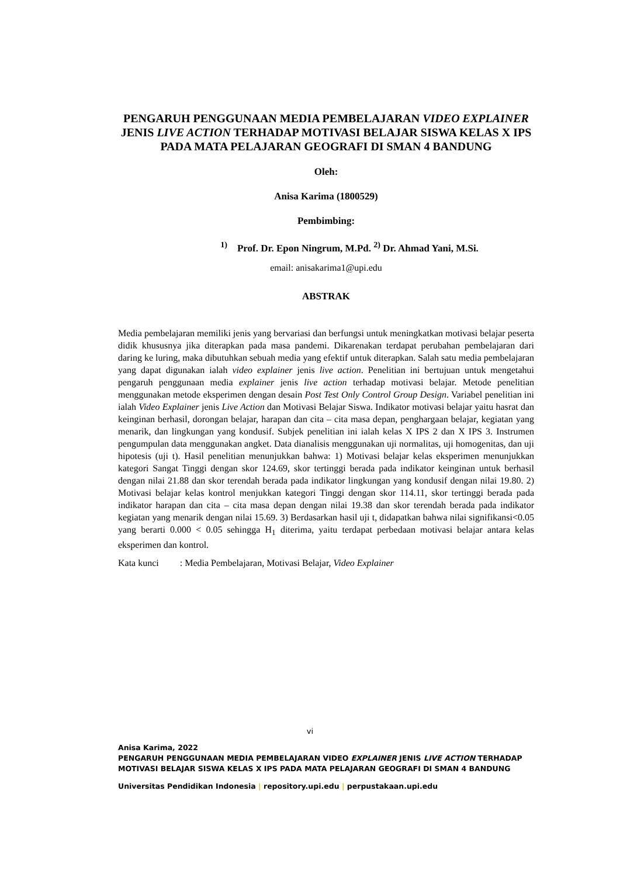PENGARUH PENGGUNAAN MEDIA PEMBELAJARAN VIDEO EXPLAINER JENIS LIVE ACTION TERHADAP MOTIVASI BELAJAR SISWA KELAS X IPS PADA MATA PELAJARAN GEOGRAFI DI SMAN 4 BANDUNG
Oleh:
Anisa Karima (1800529)
Pembimbing:
<sup>1)</sup> Prof. Dr. Epon Ningrum, M.Pd. <sup>2)</sup> Dr. Ahmad Yani, M.Si.
email: anisakarima1@upi.edu
ABSTRAK
Media pembelajaran memiliki jenis yang bervariasi dan berfungsi untuk meningkatkan motivasi belajar peserta didik khususnya jika diterapkan pada masa pandemi. Dikarenakan terdapat perubahan pembelajaran dari daring ke luring, maka dibutuhkan sebuah media yang efektif untuk diterapkan. Salah satu media pembelajaran yang dapat digunakan ialah video explainer jenis live action. Penelitian ini bertujuan untuk mengetahui pengaruh penggunaan media explainer jenis live action terhadap motivasi belajar. Metode penelitian menggunakan metode eksperimen dengan desain Post Test Only Control Group Design. Variabel penelitian ini ialah Video Explainer jenis Live Action dan Motivasi Belajar Siswa. Indikator motivasi belajar yaitu hasrat dan keinginan berhasil, dorongan belajar, harapan dan cita – cita masa depan, penghargaan belajar, kegiatan yang menarik, dan lingkungan yang kondusif. Subjek penelitian ini ialah kelas X IPS 2 dan X IPS 3. Instrumen pengumpulan data menggunakan angket. Data dianalisis menggunakan uji normalitas, uji homogenitas, dan uji hipotesis (uji t). Hasil penelitian menunjukkan bahwa: 1) Motivasi belajar kelas eksperimen menunjukkan kategori Sangat Tinggi dengan skor 124.69, skor tertinggi berada pada indikator keinginan untuk berhasil dengan nilai 21.88 dan skor terendah berada pada indikator lingkungan yang kondusif dengan nilai 19.80. 2) Motivasi belajar kelas kontrol menjukkan kategori Tinggi dengan skor 114.11, skor tertinggi berada pada indikator harapan dan cita – cita masa depan dengan nilai 19.38 dan skor terendah berada pada indikator kegiatan yang menarik dengan nilai 15.69. 3) Berdasarkan hasil uji t, didapatkan bahwa nilai signifikansi<0.05 yang berarti 0.000 < 0.05 sehingga H<sub>1</sub> diterima, yaitu terdapat perbedaan motivasi belajar antara kelas eksperimen dan kontrol.
Kata kunci : Media Pembelajaran, Motivasi Belajar, Video Explainer
vi
Anisa Karima, 2022
PENGARUH PENGGUNAAN MEDIA PEMBELAJARAN VIDEO EXPLAINER JENIS LIVE ACTION TERHADAP MOTIVASI BELAJAR SISWA KELAS X IPS PADA MATA PELAJARAN GEOGRAFI DI SMAN 4 BANDUNG
Universitas Pendidikan Indonesia | repository.upi.edu | perpustakaan.upi.edu